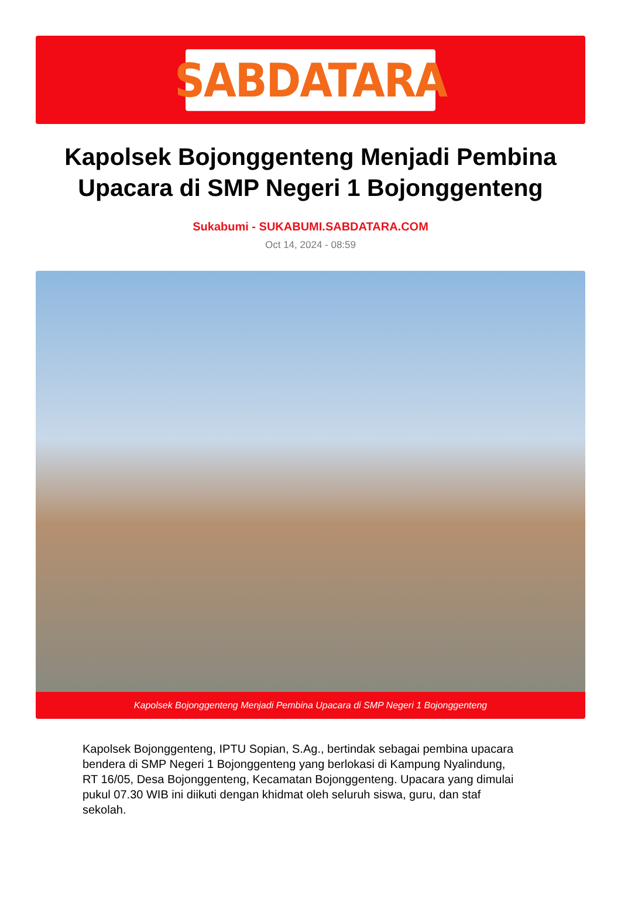SABDATARA
Kapolsek Bojonggenteng Menjadi Pembina Upacara di SMP Negeri 1 Bojonggenteng
Sukabumi - SUKABUMI.SABDATARA.COM
Oct 14, 2024 - 08:59
Kapolsek Bojonggenteng Menjadi Pembina Upacara di SMP Negeri 1 Bojonggenteng
Kapolsek Bojonggenteng, IPTU Sopian, S.Ag., bertindak sebagai pembina upacara bendera di SMP Negeri 1 Bojonggenteng yang berlokasi di Kampung Nyalindung, RT 16/05, Desa Bojonggenteng, Kecamatan Bojonggenteng. Upacara yang dimulai pukul 07.30 WIB ini diikuti dengan khidmat oleh seluruh siswa, guru, dan staf sekolah.